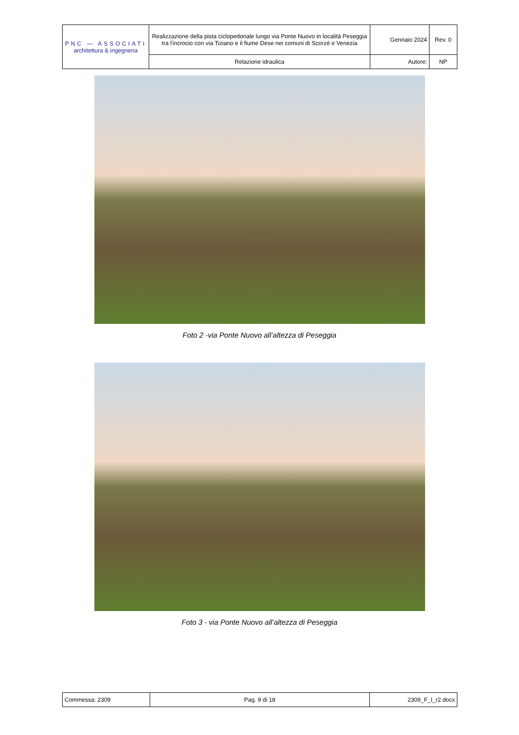| PNC — ASSOCIATI architettura & ingegneria | Realizzazione della pista ciclopedonale lungo via Ponte Nuovo in località Peseggia tra l'incrocio con via Tiziano e il fiume Dese nei comuni di Scorzè e Venezia | Gennaio 2024 | Rev. 0 |
| | Relazione idraulica | Autore: | NP |
Foto 2 -via Ponte Nuovo all’altezza di Peseggia
Foto 3 - via Ponte Nuovo all’altezza di Peseggia
| Commessa: 2309 | Pag. 9 di 18 | 2309_F_I_r2.docx |